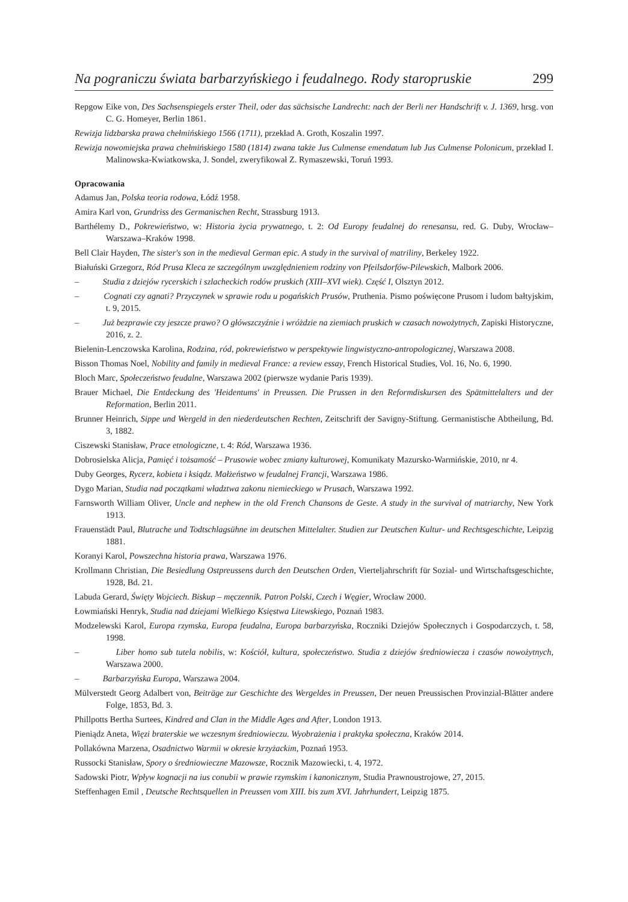Na pograniczu świata barbarzyńskiego i feudalnego. Rody staropruskie 299
Repgow Eike von, Des Sachsenspiegels erster Theil, oder das sächsische Landrecht: nach der Berli ner Handschrift v. J. 1369, hrsg. von C. G. Homeyer, Berlin 1861.
Rewizja lidzbarska prawa chełmińskiego 1566 (1711), przekład A. Groth, Koszalin 1997.
Rewizja nowomiejska prawa chełmińskiego 1580 (1814) zwana także Jus Culmense emendatum lub Jus Culmense Polonicum, przekład I. Malinowska-Kwiatkowska, J. Sondel, zweryfikował Z. Rymaszewski, Toruń 1993.
Opracowania
Adamus Jan, Polska teoria rodowa, Łódź 1958.
Amira Karl von, Grundriss des Germanischen Recht, Strassburg 1913.
Barthélemy D., Pokrewieństwo, w: Historia życia prywatnego, t. 2: Od Europy feudalnej do renesansu, red. G. Duby, Wrocław–Warszawa–Kraków 1998.
Bell Clair Hayden, The sister's son in the medieval German epic. A study in the survival of matriliny, Berkeley 1922.
Białuński Grzegorz, Ród Prusa Kleca ze szczególnym uwzględnieniem rodziny von Pfeilsdorfów-Pilewskich, Malbork 2006.
– Studia z dziejów rycerskich i szlacheckich rodów pruskich (XIII–XVI wiek). Część I, Olsztyn 2012.
– Cognati czy agnati? Przyczynek w sprawie rodu u pogańskich Prusów, Pruthenia. Pismo poświęcone Prusom i ludom bałtyjskim, t. 9, 2015.
– Już bezprawie czy jeszcze prawo? O główszczyźnie i wróżdzie na ziemiach pruskich w czasach nowożytnych, Zapiski Historyczne, 2016, z. 2.
Bielenin-Lenczowska Karolina, Rodzina, ród, pokrewieństwo w perspektywie lingwistyczno-antropologicznej, Warszawa 2008.
Bisson Thomas Noel, Nobility and family in medieval France: a review essay, French Historical Studies, Vol. 16, No. 6, 1990.
Bloch Marc, Społeczeństwo feudalne, Warszawa 2002 (pierwsze wydanie Paris 1939).
Brauer Michael, Die Entdeckung des 'Heidentums' in Preussen. Die Prussen in den Reformdiskursen des Spätmittelalters und der Reformation, Berlin 2011.
Brunner Heinrich, Sippe und Wergeld in den niederdeutschen Rechten, Zeitschrift der Savigny-Stiftung. Germanistische Abtheilung, Bd. 3, 1882.
Ciszewski Stanisław, Prace etnologiczne, t. 4: Ród, Warszawa 1936.
Dobrosielska Alicja, Pamięć i tożsamość – Prusowie wobec zmiany kulturowej, Komunikaty Mazursko-Warmińskie, 2010, nr 4.
Duby Georges, Rycerz, kobieta i ksiądz. Małżeństwo w feudalnej Francji, Warszawa 1986.
Dygo Marian, Studia nad początkami władztwa zakonu niemieckiego w Prusach, Warszawa 1992.
Farnsworth William Oliver, Uncle and nephew in the old French Chansons de Geste. A study in the survival of matriarchy, New York 1913.
Frauenstädt Paul, Blutrache und Todtschlagsühne im deutschen Mittelalter. Studien zur Deutschen Kultur- und Rechtsgeschichte, Leipzig 1881.
Koranyi Karol, Powszechna historia prawa, Warszawa 1976.
Krollmann Christian, Die Besiedlung Ostpreussens durch den Deutschen Orden, Vierteljahrschrift für Sozial- und Wirtschaftsgeschichte, 1928, Bd. 21.
Labuda Gerard, Święty Wojciech. Biskup – męczennik. Patron Polski, Czech i Węgier, Wrocław 2000.
Łowmiański Henryk, Studia nad dziejami Wielkiego Księstwa Litewskiego, Poznań 1983.
Modzelewski Karol, Europa rzymska, Europa feudalna, Europa barbarzyńska, Roczniki Dziejów Społecznych i Gospodarczych, t. 58, 1998.
– Liber homo sub tutela nobilis, w: Kościół, kultura, społeczeństwo. Studia z dziejów średniowiecza i czasów nowożytnych, Warszawa 2000.
– Barbarzyńska Europa, Warszawa 2004.
Mülverstedt Georg Adalbert von, Beiträge zur Geschichte des Wergeldes in Preussen, Der neuen Preussischen Provinzial-Blätter andere Folge, 1853, Bd. 3.
Phillpotts Bertha Surtees, Kindred and Clan in the Middle Ages and After, London 1913.
Pieniądz Aneta, Więzi braterskie we wczesnym średniowieczu. Wyobrażenia i praktyka społeczna, Kraków 2014.
Pollakówna Marzena, Osadnictwo Warmii w okresie krzyżackim, Poznań 1953.
Russocki Stanisław, Spory o średniowieczne Mazowsze, Rocznik Mazowiecki, t. 4, 1972.
Sadowski Piotr, Wpływ kognacji na ius conubii w prawie rzymskim i kanonicznym, Studia Prawnoustrojowe, 27, 2015.
Steffenhagen Emil , Deutsche Rechtsquellen in Preussen vom XIII. bis zum XVI. Jahrhundert, Leipzig 1875.